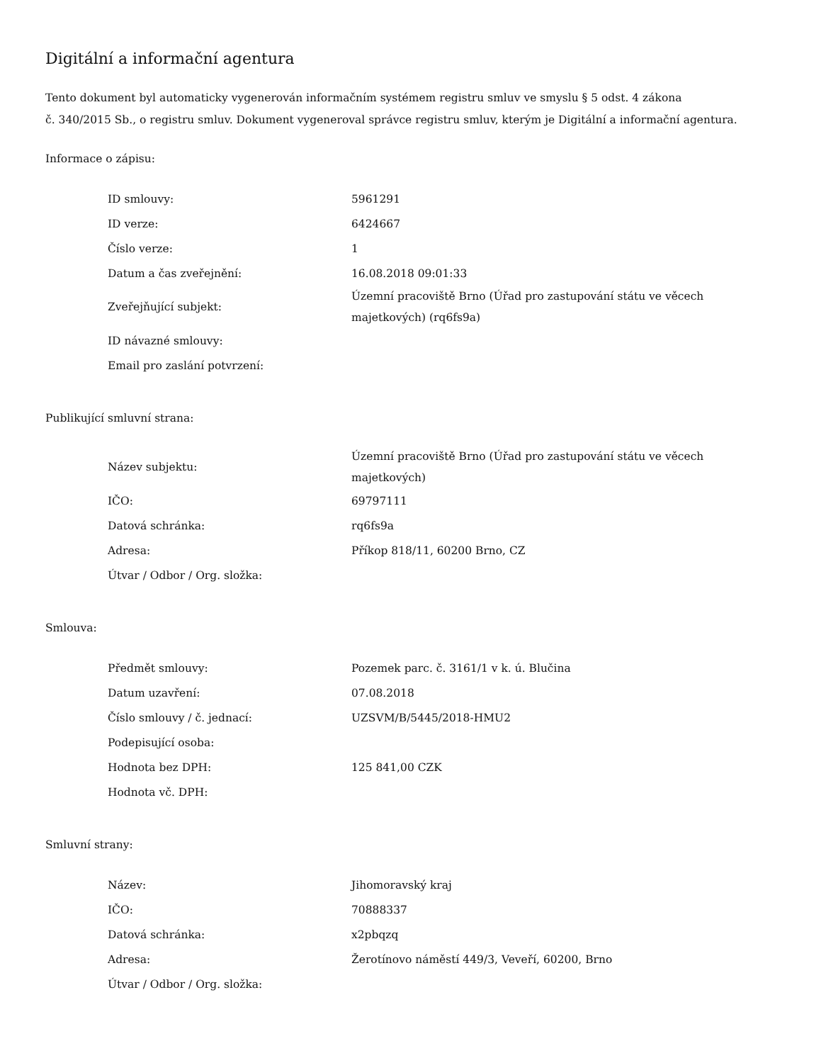Digitální a informační agentura
Tento dokument byl automaticky vygenerován informačním systémem registru smluv ve smyslu § 5 odst. 4 zákona
č. 340/2015 Sb., o registru smluv. Dokument vygeneroval správce registru smluv, kterým je Digitální a informační agentura.
Informace o zápisu:
| ID smlouvy: | 5961291 |
| ID verze: | 6424667 |
| Číslo verze: | 1 |
| Datum a čas zveřejnění: | 16.08.2018 09:01:33 |
| Zveřejňující subjekt: | Územní pracoviště Brno (Úřad pro zastupování státu ve věcech majetkových) (rq6fs9a) |
| ID návazné smlouvy: | |
| Email pro zaslání potvrzení: | |
Publikující smluvní strana:
| Název subjektu: | Územní pracoviště Brno (Úřad pro zastupování státu ve věcech majetkových) |
| IČO: | 69797111 |
| Datová schránka: | rq6fs9a |
| Adresa: | Příkop 818/11, 60200 Brno, CZ |
| Útvar / Odbor / Org. složka: | |
Smlouva:
| Předmět smlouvy: | Pozemek parc. č. 3161/1 v k. ú. Blučina |
| Datum uzavření: | 07.08.2018 |
| Číslo smlouvy / č. jednací: | UZSVM/B/5445/2018-HMU2 |
| Podepisující osoba: | |
| Hodnota bez DPH: | 125 841,00 CZK |
| Hodnota vč. DPH: | |
Smluvní strany:
| Název: | Jihomoravský kraj |
| IČO: | 70888337 |
| Datová schránka: | x2pbqzq |
| Adresa: | Žerotínovo náměstí 449/3, Veveří, 60200, Brno |
| Útvar / Odbor / Org. složka: | |